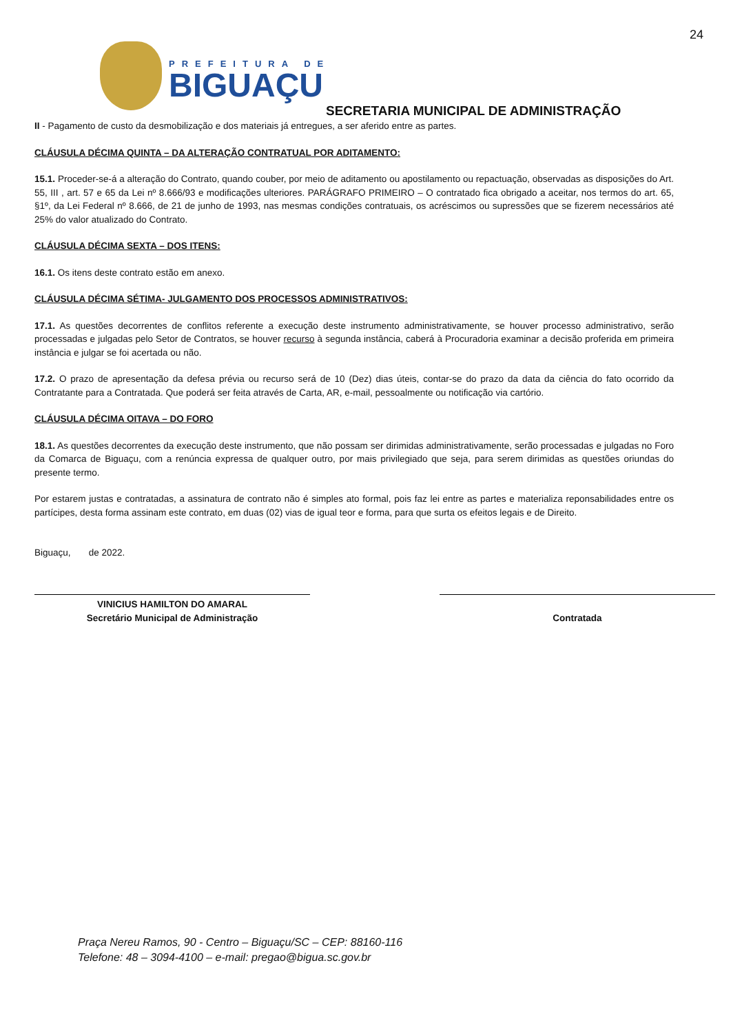24
PREFEITURA DE
BIGUAÇU
SECRETARIA MUNICIPAL DE ADMINISTRAÇÃO
II - Pagamento de custo da desmobilização e dos materiais já entregues, a ser aferido entre as partes.
CLÁUSULA DÉCIMA QUINTA – DA ALTERAÇÃO CONTRATUAL POR ADITAMENTO:
15.1. Proceder-se-á a alteração do Contrato, quando couber, por meio de aditamento ou apostilamento ou repactuação, observadas as disposições do Art. 55, III , art. 57 e 65 da Lei nº 8.666/93 e modificações ulteriores. PARÁGRAFO PRIMEIRO – O contratado fica obrigado a aceitar, nos termos do art. 65, §1º, da Lei Federal nº 8.666, de 21 de junho de 1993, nas mesmas condições contratuais, os acréscimos ou supressões que se fizerem necessários até 25% do valor atualizado do Contrato.
CLÁUSULA DÉCIMA SEXTA – DOS ITENS:
16.1. Os itens deste contrato estão em anexo.
CLÁUSULA DÉCIMA SÉTIMA- JULGAMENTO DOS PROCESSOS ADMINISTRATIVOS:
17.1. As questões decorrentes de conflitos referente a execução deste instrumento administrativamente, se houver processo administrativo, serão processadas e julgadas pelo Setor de Contratos, se houver recurso à segunda instância, caberá à Procuradoria examinar a decisão proferida em primeira instância e julgar se foi acertada ou não.
17.2. O prazo de apresentação da defesa prévia ou recurso será de 10 (Dez) dias úteis, contar-se do prazo da data da ciência do fato ocorrido da Contratante para a Contratada. Que poderá ser feita através de Carta, AR, e-mail, pessoalmente ou notificação via cartório.
CLÁUSULA DÉCIMA OITAVA – DO FORO
18.1. As questões decorrentes da execução deste instrumento, que não possam ser dirimidas administrativamente, serão processadas e julgadas no Foro da Comarca de Biguaçu, com a renúncia expressa de qualquer outro, por mais privilegiado que seja, para serem dirimidas as questões oriundas do presente termo.
Por estarem justas e contratadas, a assinatura de contrato não é simples ato formal, pois faz lei entre as partes e materializa reponsabilidades entre os partícipes, desta forma assinam este contrato, em duas (02) vias de igual teor e forma, para que surta os efeitos legais e de Direito.
Biguaçu, de 2022.
VINICIUS HAMILTON DO AMARAL
Secretário Municipal de Administração
Contratada
Praça Nereu Ramos, 90 - Centro – Biguaçu/SC – CEP: 88160-116
Telefone: 48 – 3094-4100 – e-mail: pregao@bigua.sc.gov.br